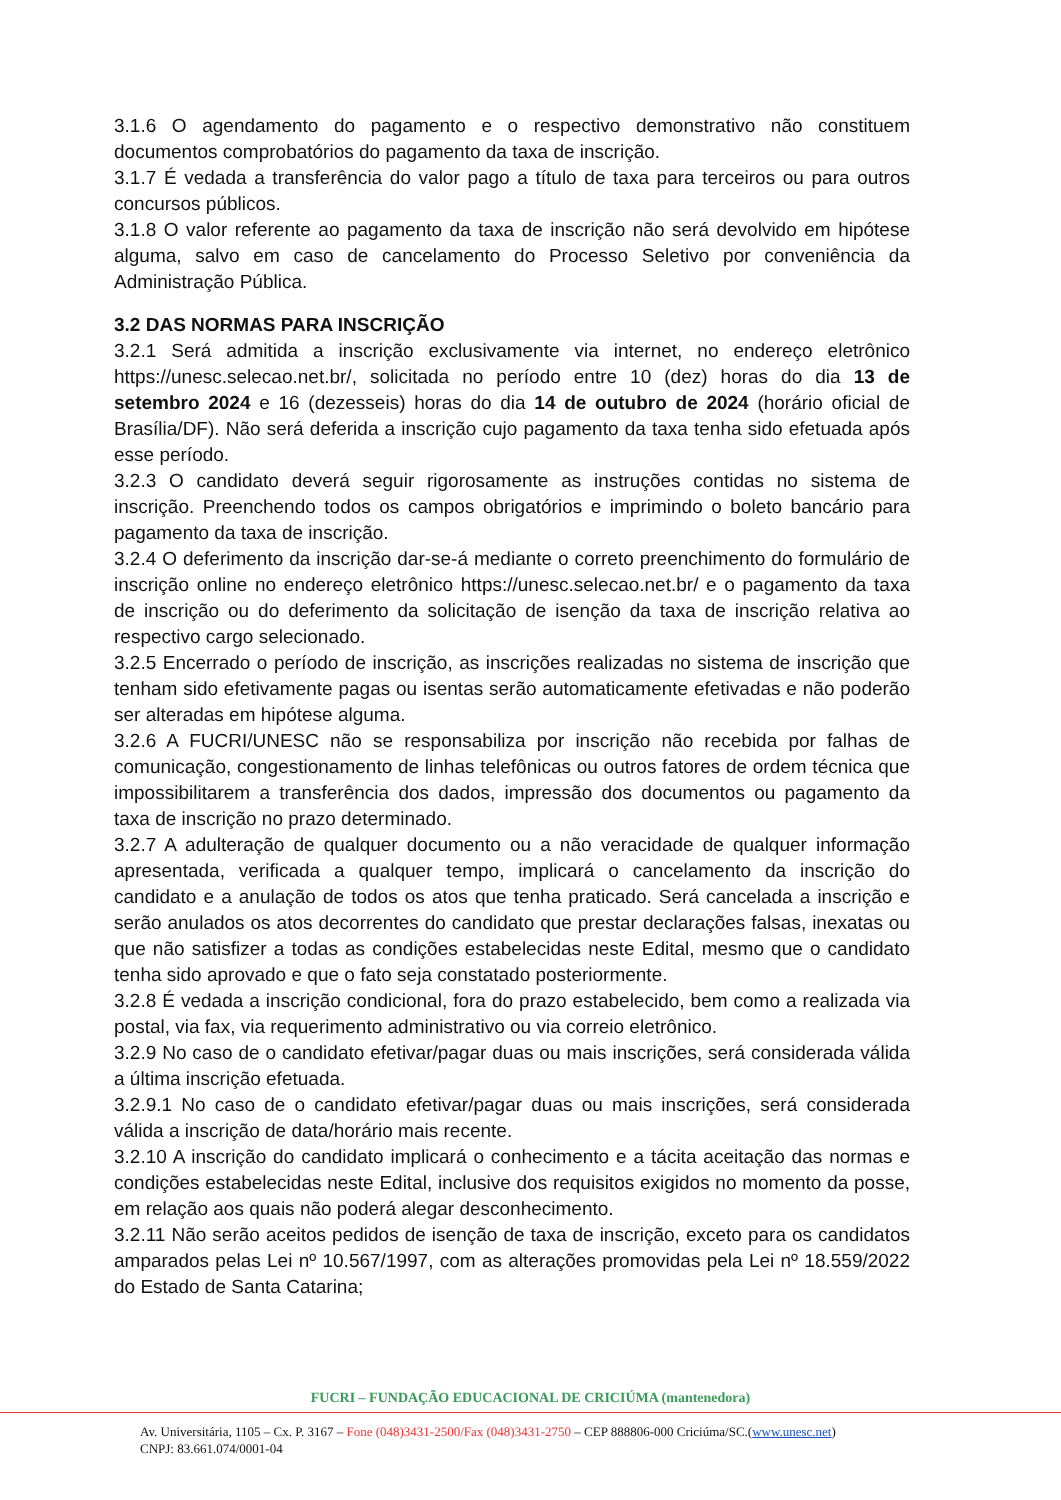3.1.6 O agendamento do pagamento e o respectivo demonstrativo não constituem documentos comprobatórios do pagamento da taxa de inscrição.
3.1.7 É vedada a transferência do valor pago a título de taxa para terceiros ou para outros concursos públicos.
3.1.8 O valor referente ao pagamento da taxa de inscrição não será devolvido em hipótese alguma, salvo em caso de cancelamento do Processo Seletivo por conveniência da Administração Pública.
3.2 DAS NORMAS PARA INSCRIÇÃO
3.2.1 Será admitida a inscrição exclusivamente via internet, no endereço eletrônico https://unesc.selecao.net.br/, solicitada no período entre 10 (dez) horas do dia 13 de setembro 2024 e 16 (dezesseis) horas do dia 14 de outubro de 2024 (horário oficial de Brasília/DF). Não será deferida a inscrição cujo pagamento da taxa tenha sido efetuada após esse período.
3.2.3 O candidato deverá seguir rigorosamente as instruções contidas no sistema de inscrição. Preenchendo todos os campos obrigatórios e imprimindo o boleto bancário para pagamento da taxa de inscrição.
3.2.4 O deferimento da inscrição dar-se-á mediante o correto preenchimento do formulário de inscrição online no endereço eletrônico https://unesc.selecao.net.br/ e o pagamento da taxa de inscrição ou do deferimento da solicitação de isenção da taxa de inscrição relativa ao respectivo cargo selecionado.
3.2.5 Encerrado o período de inscrição, as inscrições realizadas no sistema de inscrição que tenham sido efetivamente pagas ou isentas serão automaticamente efetivadas e não poderão ser alteradas em hipótese alguma.
3.2.6 A FUCRI/UNESC não se responsabiliza por inscrição não recebida por falhas de comunicação, congestionamento de linhas telefônicas ou outros fatores de ordem técnica que impossibilitarem a transferência dos dados, impressão dos documentos ou pagamento da taxa de inscrição no prazo determinado.
3.2.7 A adulteração de qualquer documento ou a não veracidade de qualquer informação apresentada, verificada a qualquer tempo, implicará o cancelamento da inscrição do candidato e a anulação de todos os atos que tenha praticado. Será cancelada a inscrição e serão anulados os atos decorrentes do candidato que prestar declarações falsas, inexatas ou que não satisfizer a todas as condições estabelecidas neste Edital, mesmo que o candidato tenha sido aprovado e que o fato seja constatado posteriormente.
3.2.8 É vedada a inscrição condicional, fora do prazo estabelecido, bem como a realizada via postal, via fax, via requerimento administrativo ou via correio eletrônico.
3.2.9 No caso de o candidato efetivar/pagar duas ou mais inscrições, será considerada válida a última inscrição efetuada.
3.2.9.1 No caso de o candidato efetivar/pagar duas ou mais inscrições, será considerada válida a inscrição de data/horário mais recente.
3.2.10 A inscrição do candidato implicará o conhecimento e a tácita aceitação das normas e condições estabelecidas neste Edital, inclusive dos requisitos exigidos no momento da posse, em relação aos quais não poderá alegar desconhecimento.
3.2.11 Não serão aceitos pedidos de isenção de taxa de inscrição, exceto para os candidatos amparados pelas Lei nº 10.567/1997, com as alterações promovidas pela Lei nº 18.559/2022 do Estado de Santa Catarina;
FUCRI – FUNDAÇÃO EDUCACIONAL DE CRICIÚMA (mantenedora)
Av. Universitária, 1105 – Cx. P. 3167 – Fone (048)3431-2500/Fax (048)3431-2750 – CEP 888806-000 Criciúma/SC.(www.unesc.net)
CNPJ: 83.661.074/0001-04